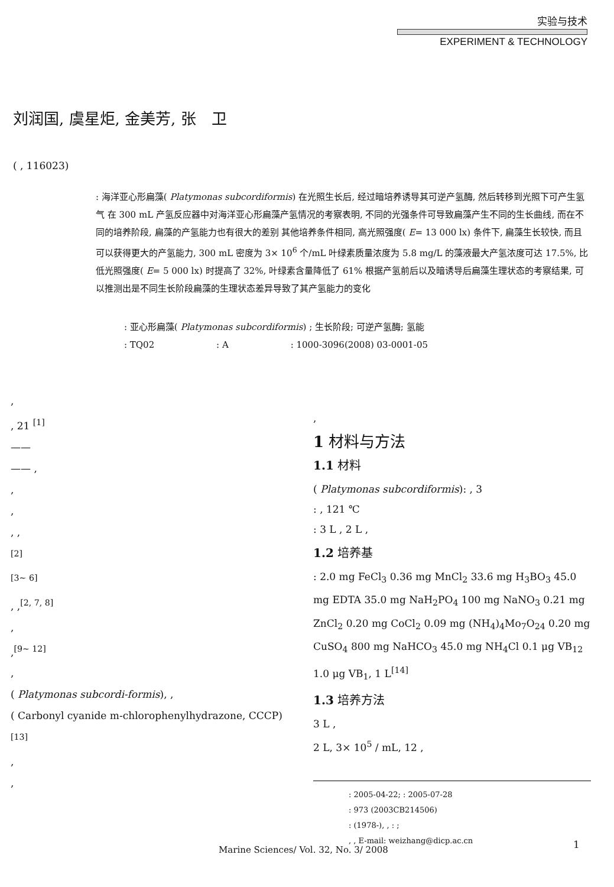实验与技术
EXPERIMENT & TECHNOLOGY
刘润国, 虞星炬, 金美芳, 张　卫
( , 116023)
: 海洋亚心形扁藻( Platymonas subcordiformis) 在光照生长后, 经过暗培养诱导其可逆产氢酶, 然后转移到光照下可产生氢气 在 300 mL 产氢反应器中对海洋亚心形扁藻产氢情况的考察表明, 不同的光强条件可导致扁藻产生不同的生长曲线, 而在不同的培养阶段, 扁藻的产氢能力也有很大的差别 其他培养条件相同, 高光照强度( E= 13 000 lx) 条件下, 扁藻生长较快, 而且可以获得更大的产氢能力, 300 mL 密度为 3× 10<sup>6</sup> 个/mL 叶绿素质量浓度为 5.8 mg/L 的藻液最大产氢浓度可达 17.5%, 比低光照强度( E= 5 000 lx) 时提高了 32%, 叶绿素含量降低了 61% 根据产氢前后以及暗诱导后扁藻生理状态的考察结果, 可以推测出是不同生长阶段扁藻的生理状态差异导致了其产氢能力的变化
: 亚心形扁藻( Platymonas subcordiformis) ; 生长阶段; 可逆产氢酶; 氢能
: TQ02 : A : 1000-3096(2008) 03-0001-05
,
, 21 <sup>[1]</sup>
——
—— ,
,
,
, ,
<sup>[2]</sup>
<sup>[3~ 6]</sup>
, ,<sup>[2, 7, 8]</sup>
,
,<sup>[9~ 12]</sup>
,
( Platymonas subcordi-formis), ,
( Carbonyl cyanide m-chlorophenylhydrazone, CCCP)<sup>[13]</sup>
,
,
,
1 材料与方法
1.1 材料
( Platymonas subcordiformis): , 3
: , 121 ℃
: 3 L , 2 L ,
1.2 培养基
: 2.0 mg FeCl<sub>3</sub> 0.36 mg MnCl<sub>2</sub> 33.6 mg H<sub>3</sub>BO<sub>3</sub> 45.0 mg EDTA 35.0 mg NaH<sub>2</sub>PO<sub>4</sub> 100 mg NaNO<sub>3</sub> 0.21 mg ZnCl<sub>2</sub> 0.20 mg CoCl<sub>2</sub> 0.09 mg (NH<sub>4</sub>)<sub>4</sub>Mo<sub>7</sub>O<sub>24</sub> 0.20 mg CuSO<sub>4</sub> 800 mg NaHCO<sub>3</sub> 45.0 mg NH<sub>4</sub>Cl 0.1 μg VB<sub>12</sub> 1.0 μg VB<sub>1</sub>, 1 L<sup>[14]</sup>
1.3 培养方法
3 L ,
2 L, 3× 10<sup>5</sup> / mL, 12 ,
: 2005-04-22; : 2005-07-28
: 973 (2003CB214506)
: (1978-), , : ;
, , E-mail: weizhang@dicp.ac.cn
Marine Sciences/ Vol. 32, No. 3/ 2008
1